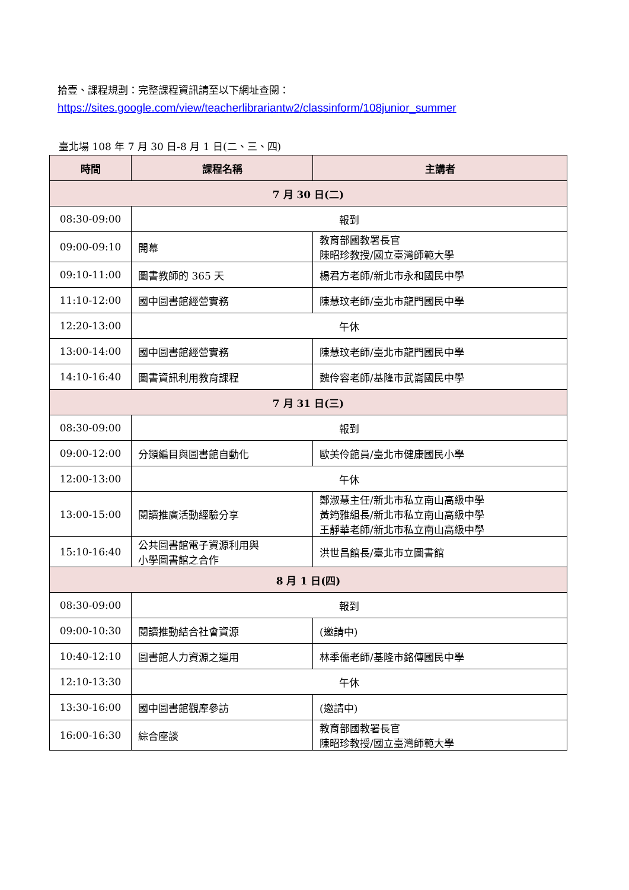拾壹、課程規劃：完整課程資訊請至以下網址查閱：
https://sites.google.com/view/teacherlibrariantw2/classinform/108junior_summer
臺北場 108 年 7 月 30 日-8 月 1 日(二、三、四)
| 時間 | 課程名稱 | 主講者 |
| --- | --- | --- |
| 7 月 30 日(二) | | |
| 08:30-09:00 | 報到 | |
| 09:00-09:10 | 開幕 | 教育部國教署長官 陳昭珍教授/國立臺灣師範大學 |
| 09:10-11:00 | 圖書教師的 365 天 | 楊君方老師/新北市永和國民中學 |
| 11:10-12:00 | 國中圖書館經營實務 | 陳慧玟老師/臺北市龍門國民中學 |
| 12:20-13:00 | 午休 | |
| 13:00-14:00 | 國中圖書館經營實務 | 陳慧玟老師/臺北市龍門國民中學 |
| 14:10-16:40 | 圖書資訊利用教育課程 | 魏伶容老師/基隆市武崙國民中學 |
| 7 月 31 日(三) | | |
| 08:30-09:00 | 報到 | |
| 09:00-12:00 | 分類編目與圖書館自動化 | 歐美伶館員/臺北市健康國民小學 |
| 12:00-13:00 | 午休 | |
| 13:00-15:00 | 閱讀推廣活動經驗分享 | 鄭淑慧主任/新北市私立南山高級中學 黃筠雅組長/新北市私立南山高級中學 王靜華老師/新北市私立南山高級中學 |
| 15:10-16:40 | 公共圖書館電子資源利用與 小學圖書館之合作 | 洪世昌館長/臺北市立圖書館 |
| 8 月 1 日(四) | | |
| 08:30-09:00 | 報到 | |
| 09:00-10:30 | 閱讀推動結合社會資源 | (邀請中) |
| 10:40-12:10 | 圖書館人力資源之運用 | 林季儒老師/基隆市銘傳國民中學 |
| 12:10-13:30 | 午休 | |
| 13:30-16:00 | 國中圖書館觀摩參訪 | (邀請中) |
| 16:00-16:30 | 綜合座談 | 教育部國教署長官 陳昭珍教授/國立臺灣師範大學 |